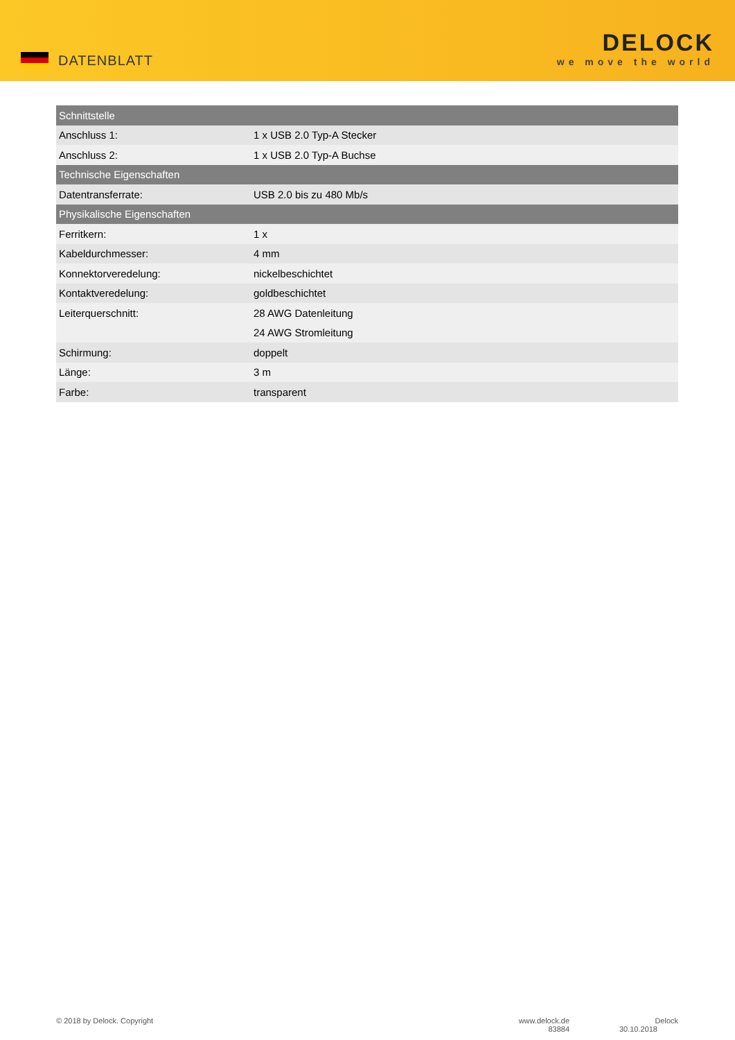DATENBLATT
DELOCK
we move the world
| Schnittstelle | |
| --- | --- |
| Anschluss 1: | 1 x USB 2.0 Typ-A Stecker |
| Anschluss 2: | 1 x USB 2.0 Typ-A Buchse |
| Technische Eigenschaften | |
| Datentransferrate: | USB 2.0 bis zu 480 Mb/s |
| Physikalische Eigenschaften | |
| Ferritkern: | 1 x |
| Kabeldurchmesser: | 4 mm |
| Konnektorveredelung: | nickelbeschichtet |
| Kontaktveredelung: | goldbeschichtet |
| Leiterquerschnitt: | 28 AWG Datenleitung |
| | 24 AWG Stromleitung |
| Schirmung: | doppelt |
| Länge: | 3 m |
| Farbe: | transparent |
© 2018 by Delock. Copyright www.delock.de
83884
Delock
30.10.2018